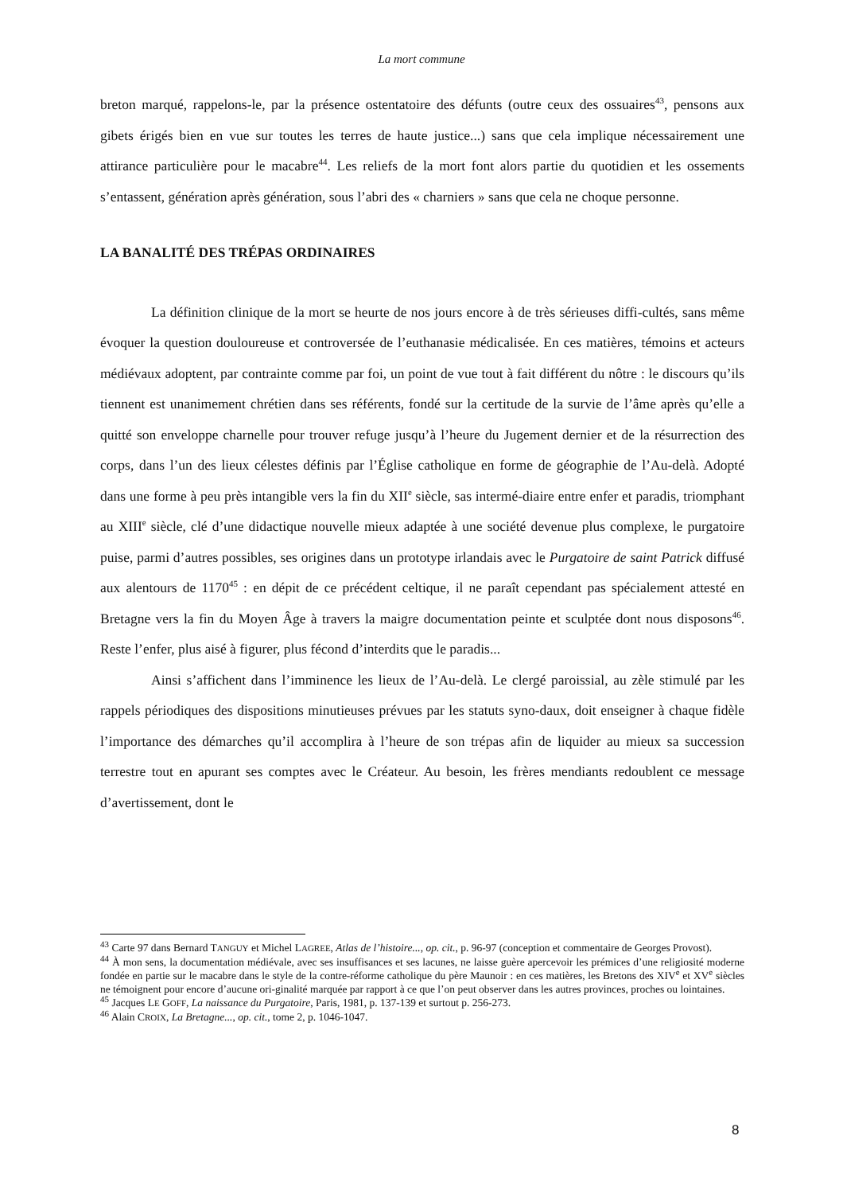La mort commune
breton marqué, rappelons-le, par la présence ostentatoire des défunts (outre ceux des ossuaires<sup>43</sup>, pensons aux gibets érigés bien en vue sur toutes les terres de haute justice...) sans que cela implique nécessairement une attirance particulière pour le macabre<sup>44</sup>. Les reliefs de la mort font alors partie du quotidien et les ossements s’entassent, génération après génération, sous l’abri des « charniers » sans que cela ne choque personne.
LA BANALITÉ DES TRÉPAS ORDINAIRES
La définition clinique de la mort se heurte de nos jours encore à de très sérieuses diffi-cultés, sans même évoquer la question douloureuse et controversée de l’euthanasie médicalisée. En ces matières, témoins et acteurs médiévaux adoptent, par contrainte comme par foi, un point de vue tout à fait différent du nôtre : le discours qu’ils tiennent est unanimement chrétien dans ses référents, fondé sur la certitude de la survie de l’âme après qu’elle a quitté son enveloppe charnelle pour trouver refuge jusqu’à l’heure du Jugement dernier et de la résurrection des corps, dans l’un des lieux célestes définis par l’Église catholique en forme de géographie de l’Au-delà. Adopté dans une forme à peu près intangible vers la fin du XII<sup>e</sup> siècle, sas intermé-diaire entre enfer et paradis, triomphant au XIII<sup>e</sup> siècle, clé d’une didactique nouvelle mieux adaptée à une société devenue plus complexe, le purgatoire puise, parmi d’autres possibles, ses origines dans un prototype irlandais avec le Purgatoire de saint Patrick diffusé aux alentours de 1170<sup>45</sup> : en dépit de ce précédent celtique, il ne paraît cependant pas spécialement attesté en Bretagne vers la fin du Moyen Âge à travers la maigre documentation peinte et sculptée dont nous disposons<sup>46</sup>. Reste l’enfer, plus aisé à figurer, plus fécond d’interdits que le paradis...
Ainsi s’affichent dans l’imminence les lieux de l’Au-delà. Le clergé paroissial, au zèle stimulé par les rappels périodiques des dispositions minutieuses prévues par les statuts syno-daux, doit enseigner à chaque fidèle l’importance des démarches qu’il accomplira à l’heure de son trépas afin de liquider au mieux sa succession terrestre tout en apurant ses comptes avec le Créateur. Au besoin, les frères mendiants redoublent ce message d’avertissement, dont le
<sup>43</sup> Carte 97 dans Bernard TANGUY et Michel LAGREE, Atlas de l’histoire..., op. cit., p. 96-97 (conception et commentaire de Georges Provost).
<sup>44</sup> À mon sens, la documentation médiévale, avec ses insuffisances et ses lacunes, ne laisse guère apercevoir les prémices d’une religiosité moderne fondée en partie sur le macabre dans le style de la contre-réforme catholique du père Maunoir : en ces matières, les Bretons des XIV<sup>e</sup> et XV<sup>e</sup> siècles ne témoignent pour encore d’aucune ori-ginalité marquée par rapport à ce que l’on peut observer dans les autres provinces, proches ou lointaines.
<sup>45</sup> Jacques LE GOFF, La naissance du Purgatoire, Paris, 1981, p. 137-139 et surtout p. 256-273.
<sup>46</sup> Alain CROIX, La Bretagne..., op. cit., tome 2, p. 1046-1047.
8